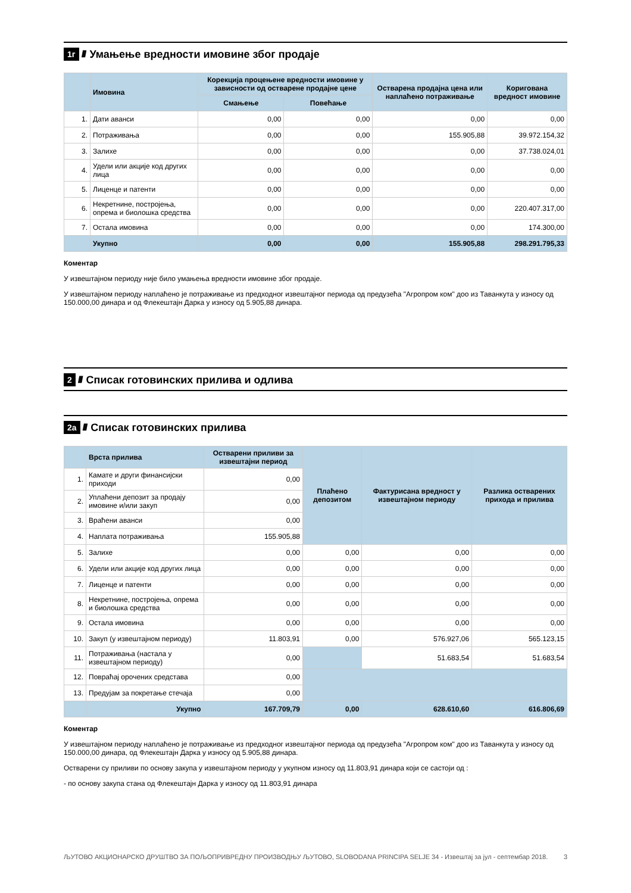1г //// Умањење вредности имовине због продаје
| | Имовина | Корекција процењене вредности имовине у зависности од остварене продајне цене | | Остварена продајна цена или наплаћено потраживање | Коригована вредност имовине |
| --- | --- | --- | --- | --- | --- |
| | | Смањење | Повећање | | |
| 1. | Дати аванси | 0,00 | 0,00 | 0,00 | 0,00 |
| 2. | Потраживања | 0,00 | 0,00 | 155.905,88 | 39.972.154,32 |
| 3. | Залихе | 0,00 | 0,00 | 0,00 | 37.738.024,01 |
| 4. | Удели или акције код других лица | 0,00 | 0,00 | 0,00 | 0,00 |
| 5. | Лиценце и патенти | 0,00 | 0,00 | 0,00 | 0,00 |
| 6. | Некретнине, постројења, опрема и биолошка средства | 0,00 | 0,00 | 0,00 | 220.407.317,00 |
| 7. | Остала имовина | 0,00 | 0,00 | 0,00 | 174.300,00 |
| | Укупно | 0,00 | 0,00 | 155.905,88 | 298.291.795,33 |
Коментар
У извештајном периоду није било умањења вредности имовине због продаје.
У извештајном периоду наплаћено је потраживање из предходног извештајног периода од предузећа "Агропром ком" доо из Таванкута у износу од 150.000,00 динара и од Флекештајн Дарка у износу од 5.905,88 динара.
2 //// Списак готовинских прилива и одлива
2а //// Списак готовинских прилива
| | Врста прилива | Остварени приливи за извештајни период | Плаћено депозитом | Фактурисана вредност у извештајном периоду | Разлика остварених прихода и прилива |
| --- | --- | --- | --- | --- | --- |
| 1. | Камате и други финансијски приходи | 0,00 | | | |
| 2. | Уплаћени депозит за продају имовине и/или закуп | 0,00 | | | |
| 3. | Враћени аванси | 0,00 | | | |
| 4. | Наплата потраживања | 155.905,88 | | | |
| 5. | Залихе | 0,00 | 0,00 | 0,00 | 0,00 |
| 6. | Удели или акције код других лица | 0,00 | 0,00 | 0,00 | 0,00 |
| 7. | Лиценце и патенти | 0,00 | 0,00 | 0,00 | 0,00 |
| 8. | Некретнине, постројења, опрема и биолошка средства | 0,00 | 0,00 | 0,00 | 0,00 |
| 9. | Остала имовина | 0,00 | 0,00 | 0,00 | 0,00 |
| 10. | Закуп (у извештајном периоду) | 11.803,91 | 0,00 | 576.927,06 | 565.123,15 |
| 11. | Потраживања (настала у извештајном периоду) | 0,00 | | 51.683,54 | 51.683,54 |
| 12. | Повраћај орочених средстава | 0,00 | | | |
| 13. | Предујам за покретање стечаја | 0,00 | | | |
| | Укупно | 167.709,79 | 0,00 | 628.610,60 | 616.806,69 |
Коментар
У извештајном периоду наплаћено је потраживање из предходног извештајног периода од предузећа "Агропром ком" доо из Таванкута у износу од 150.000,00 динара, од Флекештајн Дарка у износу од 5.905,88 динара.
Остварени су приливи по основу закупа у извештајном периоду у укупном износу од 11.803,91 динара који се састоји од :
- по основу закупа стана од Флекештајн Дарка у износу од 11.803,91 динара
ЉУТОВО АКЦИОНАРСКО ДРУШТВО ЗА ПОЉОПРИВРЕДНУ ПРОИЗВОДЊУ ЉУТОВО, SLOBODANA PRINCIPA SELJE 34 - Извештај за јул - септембар 2018. 3